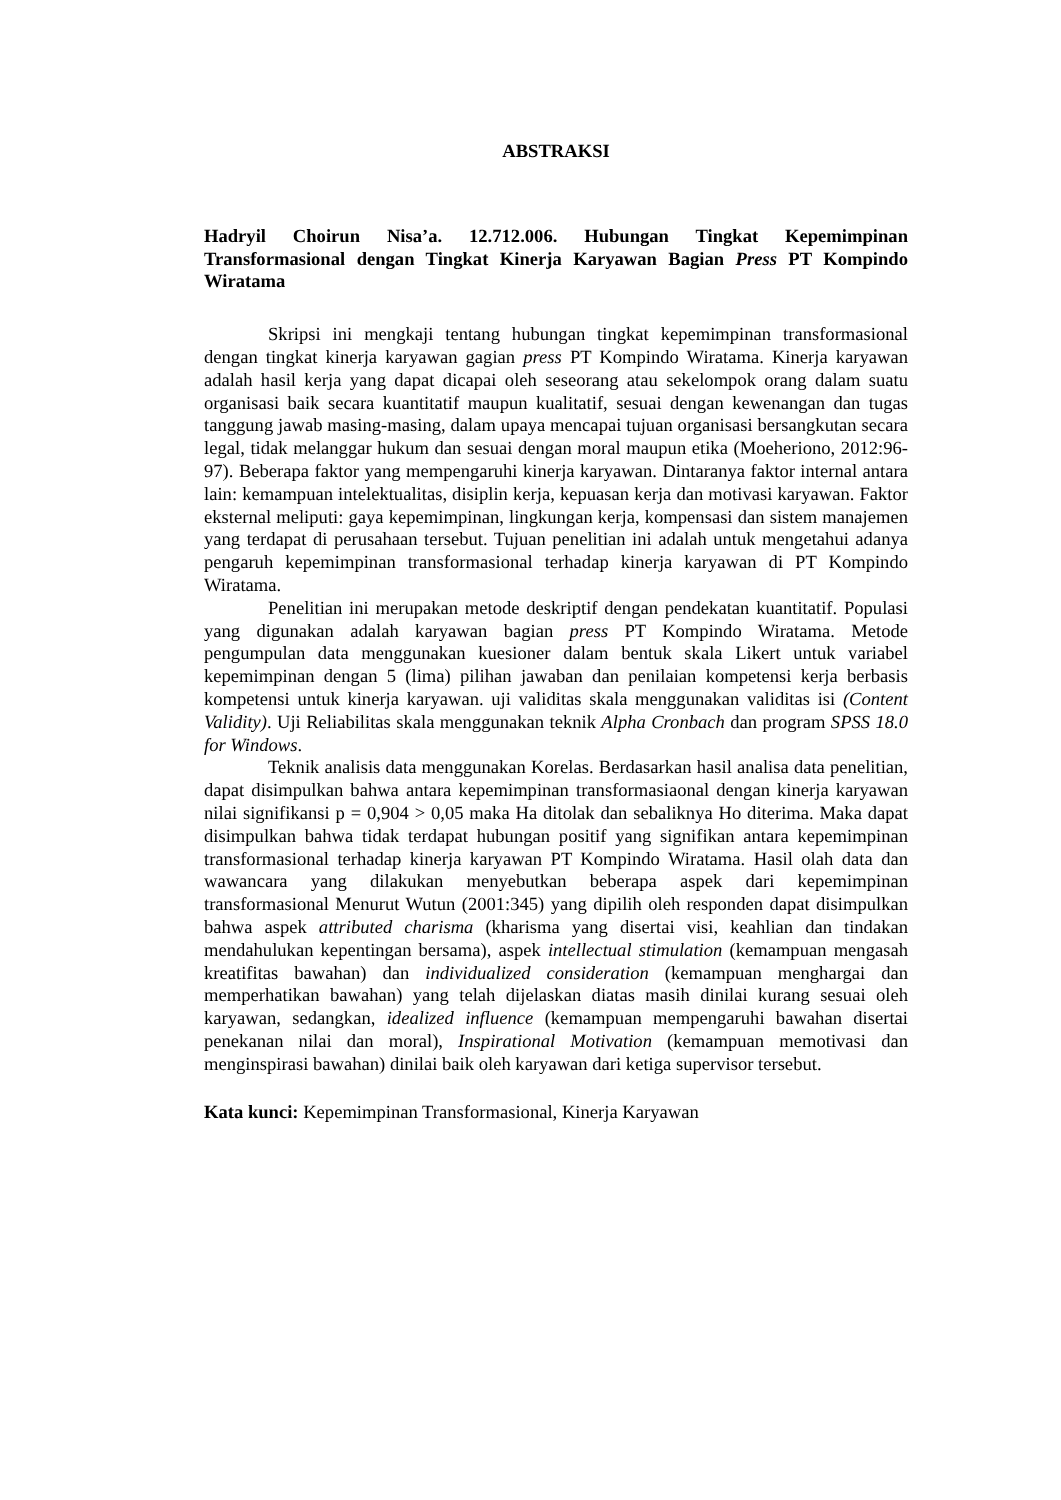ABSTRAKSI
Hadryil Choirun Nisa’a. 12.712.006. Hubungan Tingkat Kepemimpinan Transformasional dengan Tingkat Kinerja Karyawan Bagian Press PT Kompindo Wiratama
Skripsi ini mengkaji tentang hubungan tingkat kepemimpinan transformasional dengan tingkat kinerja karyawan gagian press PT Kompindo Wiratama. Kinerja karyawan adalah hasil kerja yang dapat dicapai oleh seseorang atau sekelompok orang dalam suatu organisasi baik secara kuantitatif maupun kualitatif, sesuai dengan kewenangan dan tugas tanggung jawab masing-masing, dalam upaya mencapai tujuan organisasi bersangkutan secara legal, tidak melanggar hukum dan sesuai dengan moral maupun etika (Moeheriono, 2012:96-97). Beberapa faktor yang mempengaruhi kinerja karyawan. Dintaranya faktor internal antara lain: kemampuan intelektualitas, disiplin kerja, kepuasan kerja dan motivasi karyawan. Faktor eksternal meliputi: gaya kepemimpinan, lingkungan kerja, kompensasi dan sistem manajemen yang terdapat di perusahaan tersebut. Tujuan penelitian ini adalah untuk mengetahui adanya pengaruh kepemimpinan transformasional terhadap kinerja karyawan di PT Kompindo Wiratama.
Penelitian ini merupakan metode deskriptif dengan pendekatan kuantitatif. Populasi yang digunakan adalah karyawan bagian press PT Kompindo Wiratama. Metode pengumpulan data menggunakan kuesioner dalam bentuk skala Likert untuk variabel kepemimpinan dengan 5 (lima) pilihan jawaban dan penilaian kompetensi kerja berbasis kompetensi untuk kinerja karyawan. uji validitas skala menggunakan validitas isi (Content Validity). Uji Reliabilitas skala menggunakan teknik Alpha Cronbach dan program SPSS 18.0 for Windows.
Teknik analisis data menggunakan Korelas. Berdasarkan hasil analisa data penelitian, dapat disimpulkan bahwa antara kepemimpinan transformasiaonal dengan kinerja karyawan nilai signifikansi p = 0,904 > 0,05 maka Ha ditolak dan sebaliknya Ho diterima. Maka dapat disimpulkan bahwa tidak terdapat hubungan positif yang signifikan antara kepemimpinan transformasional terhadap kinerja karyawan PT Kompindo Wiratama. Hasil olah data dan wawancara yang dilakukan menyebutkan beberapa aspek dari kepemimpinan transformasional Menurut Wutun (2001:345) yang dipilih oleh responden dapat disimpulkan bahwa aspek attributed charisma (kharisma yang disertai visi, keahlian dan tindakan mendahulukan kepentingan bersama), aspek intellectual stimulation (kemampuan mengasah kreatifitas bawahan) dan individualized consideration (kemampuan menghargai dan memperhatikan bawahan) yang telah dijelaskan diatas masih dinilai kurang sesuai oleh karyawan, sedangkan, idealized influence (kemampuan mempengaruhi bawahan disertai penekanan nilai dan moral), Inspirational Motivation (kemampuan memotivasi dan menginspirasi bawahan) dinilai baik oleh karyawan dari ketiga supervisor tersebut.
Kata kunci: Kepemimpinan Transformasional, Kinerja Karyawan